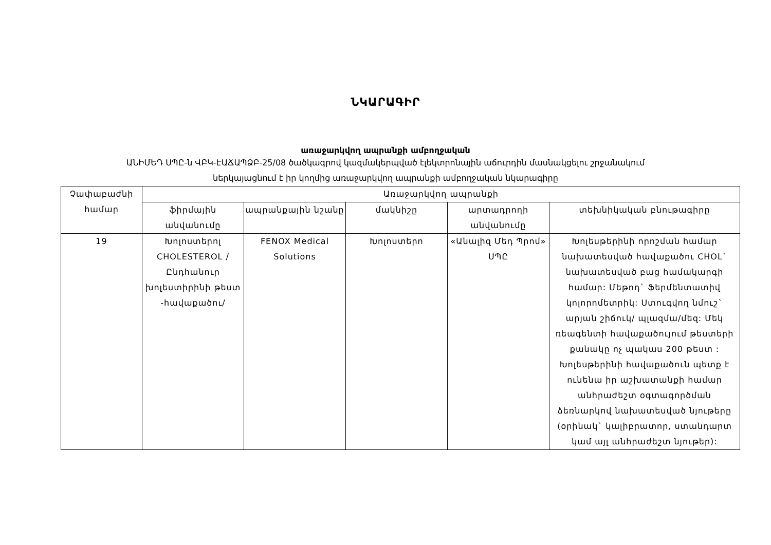ՆԿԱՐԱԳԻՐ
առաջարկվող ապրանքի ամբողջական
ԱՆԻՄԵԴ ՍՊԸ-ն ՎԲԿ-ԷԱՃԱՊՁԲ-25/08 ծածկագրով կազմակերպված էլեկտրոնային աճուրդին մասնակցելու շրջանակում
ներկայացնում է իր կողմից առաջարկվող ապրանքի ամբողջական նկարագիրը
| Չափաբաժնի համար | Առաջարկվող ապրանքի | | | | |
| --- | --- | --- | --- | --- | --- |
| | ֆիրմային անվանումը | ապրանքային նշանը | մակնիշը | արտադրողի անվանումը | տեխնիկական բնութագիրը |
| 19 | Խոլոստերոլ CHOLESTEROL /Ընդհանուր խոլեստիրինի թեստ -հավաքածու/ | FENOX Medical Solutions | Խոլոստերո | «Անալիզ Մեդ Պրոմ» ՍՊԸ | Խոլեսթերինի որոշման համար նախատեսված հավաքածու CHOL` նախատեսված բաց համակարգի համար: Մեթոդ` Ֆերմենտատիվ կոլորոմետրիկ: Ստուգվող նմուշ` արյան շիճուկ/ պլազմա/մեզ: Մեկ ռեագենտի հավաքածույում թեստերի քանակը ոչ պակաս 200 թեստ : Խոլեսթերինի հավաքածուն պետք է ունենա իր աշխատանքի համար անհրաժեշտ օգտագործման ձեռնարկով նախատեսված նյութերը (օրինակ` կալիբրատոր, ստանդարտ կամ այլ անհրաժեշտ նյութեր): |